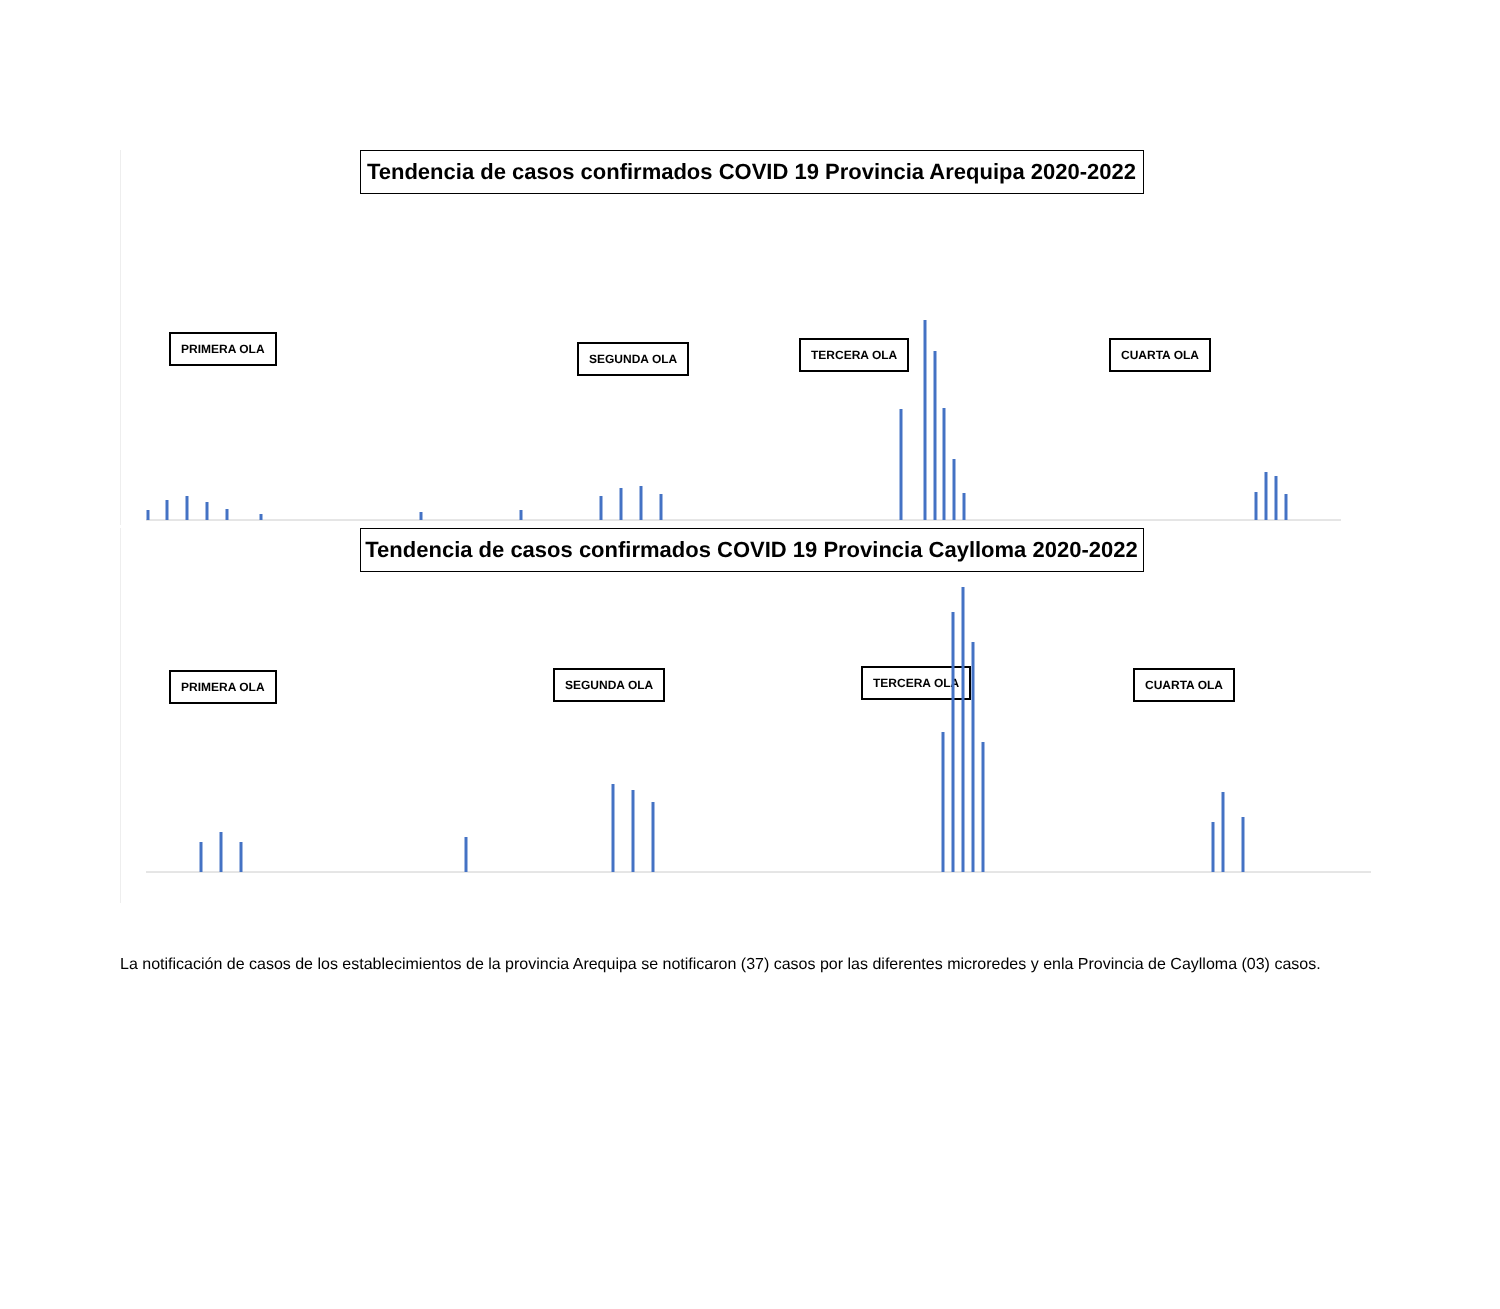Tendencia de casos confirmados COVID 19 Provincia Arequipa 2020-2022
PRIMERA OLA
SEGUNDA OLA TERCERA OLA CUARTA OLA
Tendencia de casos confirmados COVID 19 Provincia Caylloma 2020-2022
PRIMERA OLA SEGUNDA OLA TERCERA OLA CUARTA OLA
La notificación de casos de los establecimientos de la provincia Arequipa se notificaron (37) casos por las diferentes microredes y enla Provincia de Caylloma (03) casos.